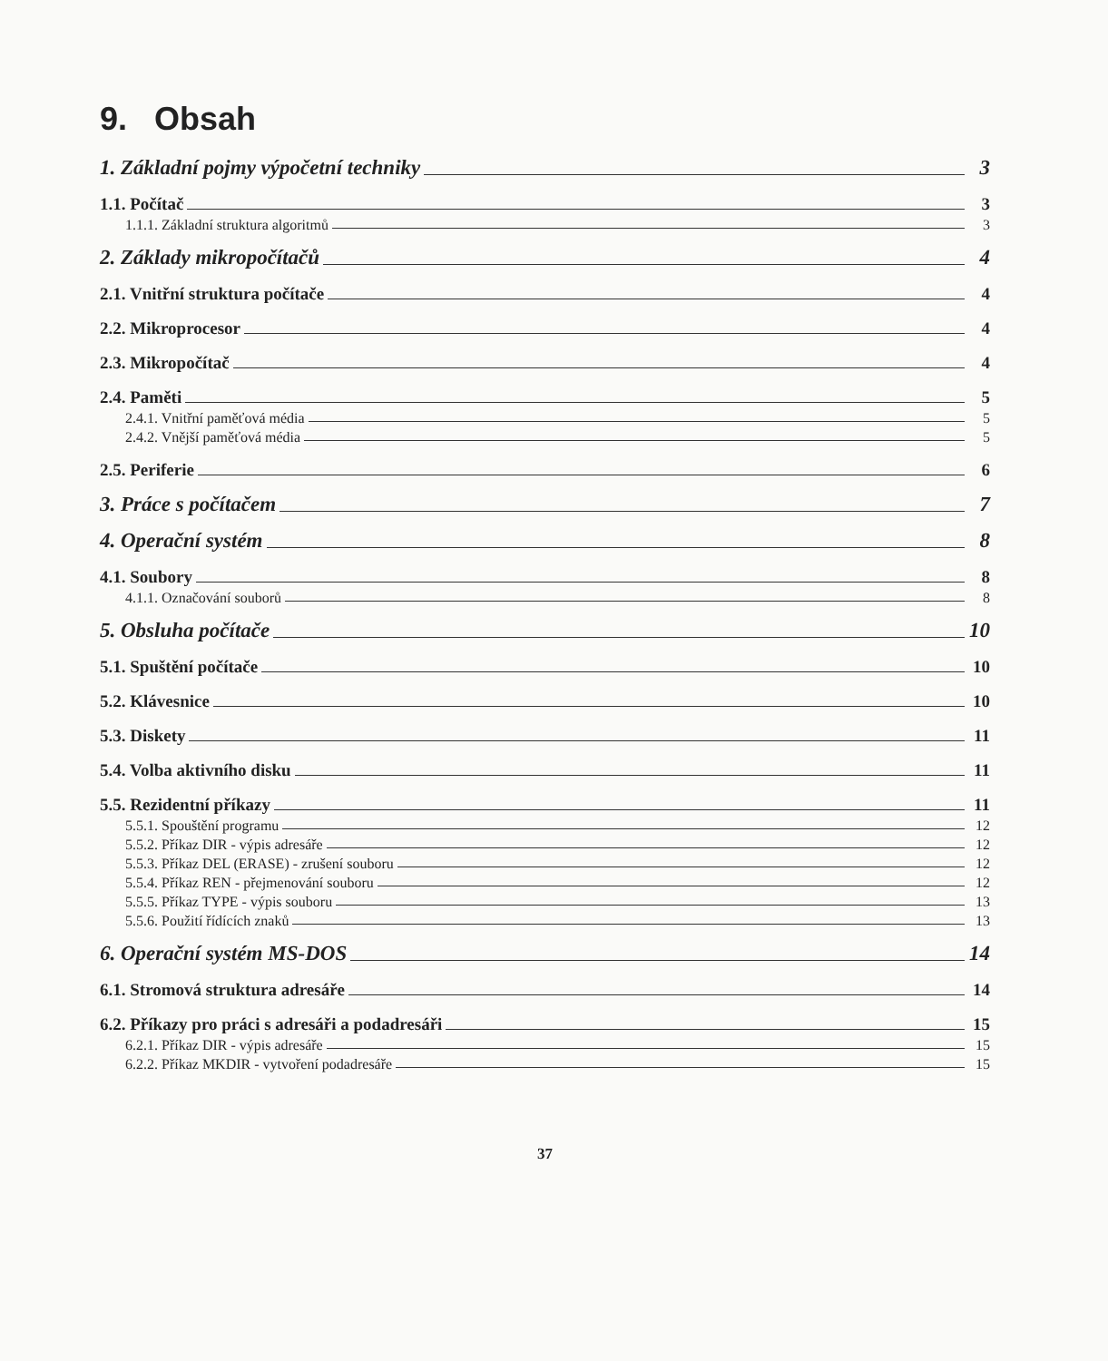9. Obsah
1. Základní pojmy výpočetní techniky 3
1.1. Počítač 3
1.1.1. Základní struktura algoritmů 3
2. Základy mikropočítačů 4
2.1. Vnitřní struktura počítače 4
2.2. Mikroprocesor 4
2.3. Mikropočítač 4
2.4. Paměti 5
2.4.1. Vnitřní paměťová média 5
2.4.2. Vnější paměťová média 5
2.5. Periferie 6
3. Práce s počítačem 7
4. Operační systém 8
4.1. Soubory 8
4.1.1. Označování souborů 8
5. Obsluha počítače 10
5.1. Spuštění počítače 10
5.2. Klávesnice 10
5.3. Diskety 11
5.4. Volba aktivního disku 11
5.5. Rezidentní příkazy 11
5.5.1. Spouštění programu 12
5.5.2. Příkaz DIR - výpis adresáře 12
5.5.3. Příkaz DEL (ERASE) - zrušení souboru 12
5.5.4. Příkaz REN - přejmenování souboru 12
5.5.5. Příkaz TYPE - výpis souboru 13
5.5.6. Použití řídících znaků 13
6. Operační systém MS-DOS 14
6.1. Stromová struktura adresáře 14
6.2. Příkazy pro práci s adresáři a podadresáři 15
6.2.1. Příkaz DIR - výpis adresáře 15
6.2.2. Příkaz MKDIR - vytvoření podadresáře 15
37